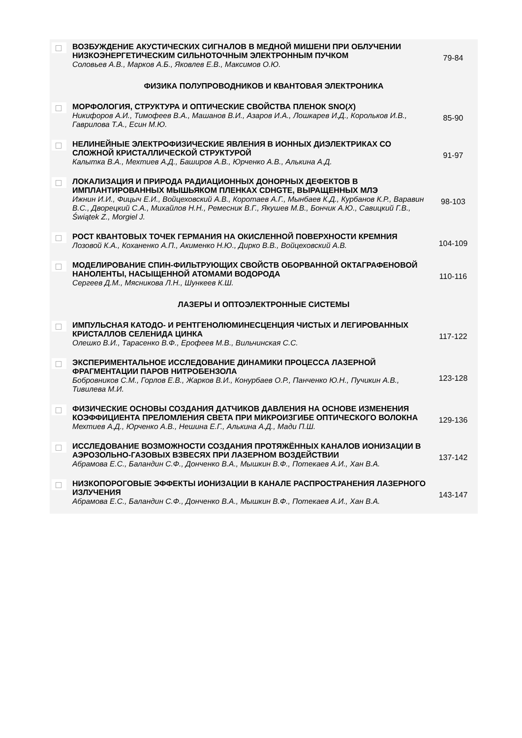| | ВОЗБУЖДЕНИЕ АКУСТИЧЕСКИХ СИГНАЛОВ В МЕДНОЙ МИШЕНИ ПРИ ОБЛУЧЕНИИ НИЗКОЭНЕРГЕТИЧЕСКИМ СИЛЬНОТОЧНЫМ ЭЛЕКТРОННЫМ ПУЧКОМ Соловьев А.В., Марков А.Б., Яковлев Е.В., Максимов О.Ю. | 79-84 |
| ФИЗИКА ПОЛУПРОВОДНИКОВ И КВАНТОВАЯ ЭЛЕКТРОНИКА | | |
| | МОРФОЛОГИЯ, СТРУКТУРА И ОПТИЧЕСКИЕ СВОЙСТВА ПЛЕНОК SNO( X ) Никифоров А.И., Тимофеев В.А., Машанов В.И., Азаров И.А., Лошкарев И.Д., Корольков И.В., Гаврилова Т.А., Есин М.Ю. | 85-90 |
| | НЕЛИНЕЙНЫЕ ЭЛЕКТРОФИЗИЧЕСКИЕ ЯВЛЕНИЯ В ИОННЫХ ДИЭЛЕКТРИКАХ СО СЛОЖНОЙ КРИСТАЛЛИЧЕСКОЙ СТРУКТУРОЙ Калытка В.А., Мехтиев А.Д., Баширов А.В., Юрченко А.В., Алькина А.Д. | 91-97 |
| | ЛОКАЛИЗАЦИЯ И ПРИРОДА РАДИАЦИОННЫХ ДОНОРНЫХ ДЕФЕКТОВ В ИМПЛАНТИРОВАННЫХ МЫШЬЯКОМ ПЛЕНКАХ CDHGTE, ВЫРАЩЕННЫХ МЛЭ Ижнин И.И., Фицыч Е.И., Войцеховский А.В., Коротаев А.Г., Мынбаев К.Д., Курбанов К.Р., Варавин В.С., Дворецкий С.А., Михайлов Н.Н., Ремесник В.Г., Якушев М.В., Бончик А.Ю., Савицкий Г.В., Świątek Z., Morgiel J. | 98-103 |
| | РОСТ КВАНТОВЫХ ТОЧЕК ГЕРМАНИЯ НА ОКИСЛЕННОЙ ПОВЕРХНОСТИ КРЕМНИЯ Лозовой К.А., Коханенко А.П., Акименко Н.Ю., Дирко В.В., Войцеховский А.В. | 104-109 |
| | МОДЕЛИРОВАНИЕ СПИН-ФИЛЬТРУЮЩИХ СВОЙСТВ ОБОРВАННОЙ ОКТАГРАФЕНОВОЙ НАНОЛЕНТЫ, НАСЫЩЕННОЙ АТОМАМИ ВОДОРОДА Сергеев Д.М., Мясникова Л.Н., Шункеев К.Ш. | 110-116 |
| ЛАЗЕРЫ И ОПТОЭЛЕКТРОННЫЕ СИСТЕМЫ | | |
| | ИМПУЛЬСНАЯ КАТОДО- И РЕНТГЕНОЛЮМИНЕСЦЕНЦИЯ ЧИСТЫХ И ЛЕГИРОВАННЫХ КРИСТАЛЛОВ СЕЛЕНИДА ЦИНКА Олешко В.И., Тарасенко В.Ф., Ерофеев М.В., Вильчинская С.С. | 117-122 |
| | ЭКСПЕРИМЕНТАЛЬНОЕ ИССЛЕДОВАНИЕ ДИНАМИКИ ПРОЦЕССА ЛАЗЕРНОЙ ФРАГМЕНТАЦИИ ПАРОВ НИТРОБЕНЗОЛА Бобровников С.М., Горлов Е.В., Жарков В.И., Конурбаев О.Р., Панченко Ю.Н., Пучикин А.В., Тивилева М.И. | 123-128 |
| | ФИЗИЧЕСКИЕ ОСНОВЫ СОЗДАНИЯ ДАТЧИКОВ ДАВЛЕНИЯ НА ОСНОВЕ ИЗМЕНЕНИЯ КОЭФФИЦИЕНТА ПРЕЛОМЛЕНИЯ СВЕТА ПРИ МИКРОИЗГИБЕ ОПТИЧЕСКОГО ВОЛОКНА Мехтиев А.Д., Юрченко А.В., Нешина Е.Г., Алькина А.Д., Мади П.Ш. | 129-136 |
| | ИССЛЕДОВАНИЕ ВОЗМОЖНОСТИ СОЗДАНИЯ ПРОТЯЖЁННЫХ КАНАЛОВ ИОНИЗАЦИИ В АЭРОЗОЛЬНО-ГАЗОВЫХ ВЗВЕСЯХ ПРИ ЛАЗЕРНОМ ВОЗДЕЙСТВИИ Абрамова Е.С., Баландин С.Ф., Донченко В.А., Мышкин В.Ф., Потекаев А.И., Хан В.А. | 137-142 |
| | НИЗКОПОРОГОВЫЕ ЭФФЕКТЫ ИОНИЗАЦИИ В КАНАЛЕ РАСПРОСТРАНЕНИЯ ЛАЗЕРНОГО ИЗЛУЧЕНИЯ Абрамова Е.С., Баландин С.Ф., Донченко В.А., Мышкин В.Ф., Потекаев А.И., Хан В.А. | 143-147 |